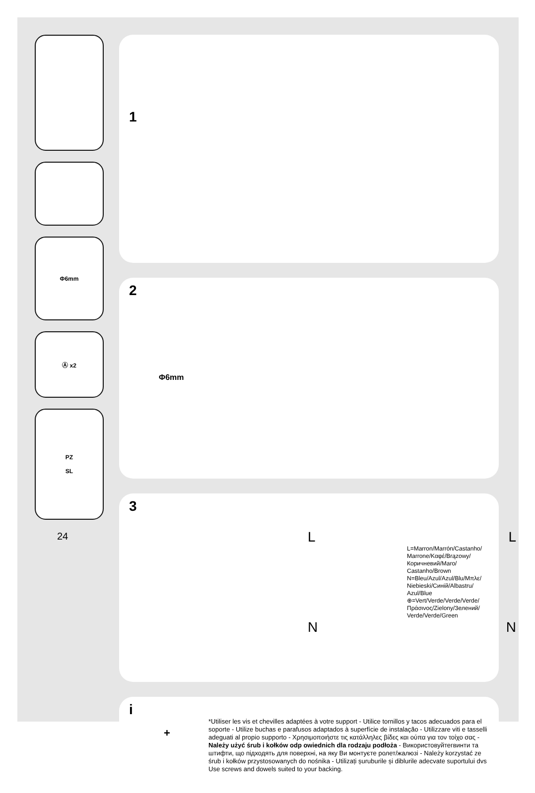Φ6mm
Ⓐ x2
PZ
SL
24
1
2
Φ6mm
3
L L
L=Marron/Marrón/Castanho/
Marrone/Καφέ/Brązowy/
Коричневий/Maro/
Castanho/Brown
N=Bleu/Azul/Azul/Blu/Μπλε/
Niebieski/Синій/Albastru/
Azul/Blue
⊕=Vert/Verde/Verde/Verde/
Πράσινος/Zielony/Зелений/
Verde/Verde/Green
N N
i
*Utiliser les vis et chevilles adaptées à votre support - Utilice tornillos y tacos adecuados para el soporte - Utilize buchas e parafusos adaptados à superfície de instalação - Utilizzare viti e tasselli adeguati al propio supporto - Χρησιμοποιήστε τις κατάλληλες βίδες και ούπα για τον τοίχο σας - Należy użyć śrub i kołków odp owiednich dla rodzaju podłoża - Використовуйтегвинти та штифти, що підходять для поверхні, на яку Ви монтуєте ролет/жалюзі - Należy korzystać ze śrub i kołków przystosowanych do nośnika - Utilizați șuruburile și diblurile adecvate suportului dvs Use screws and dowels suited to your backing.
+